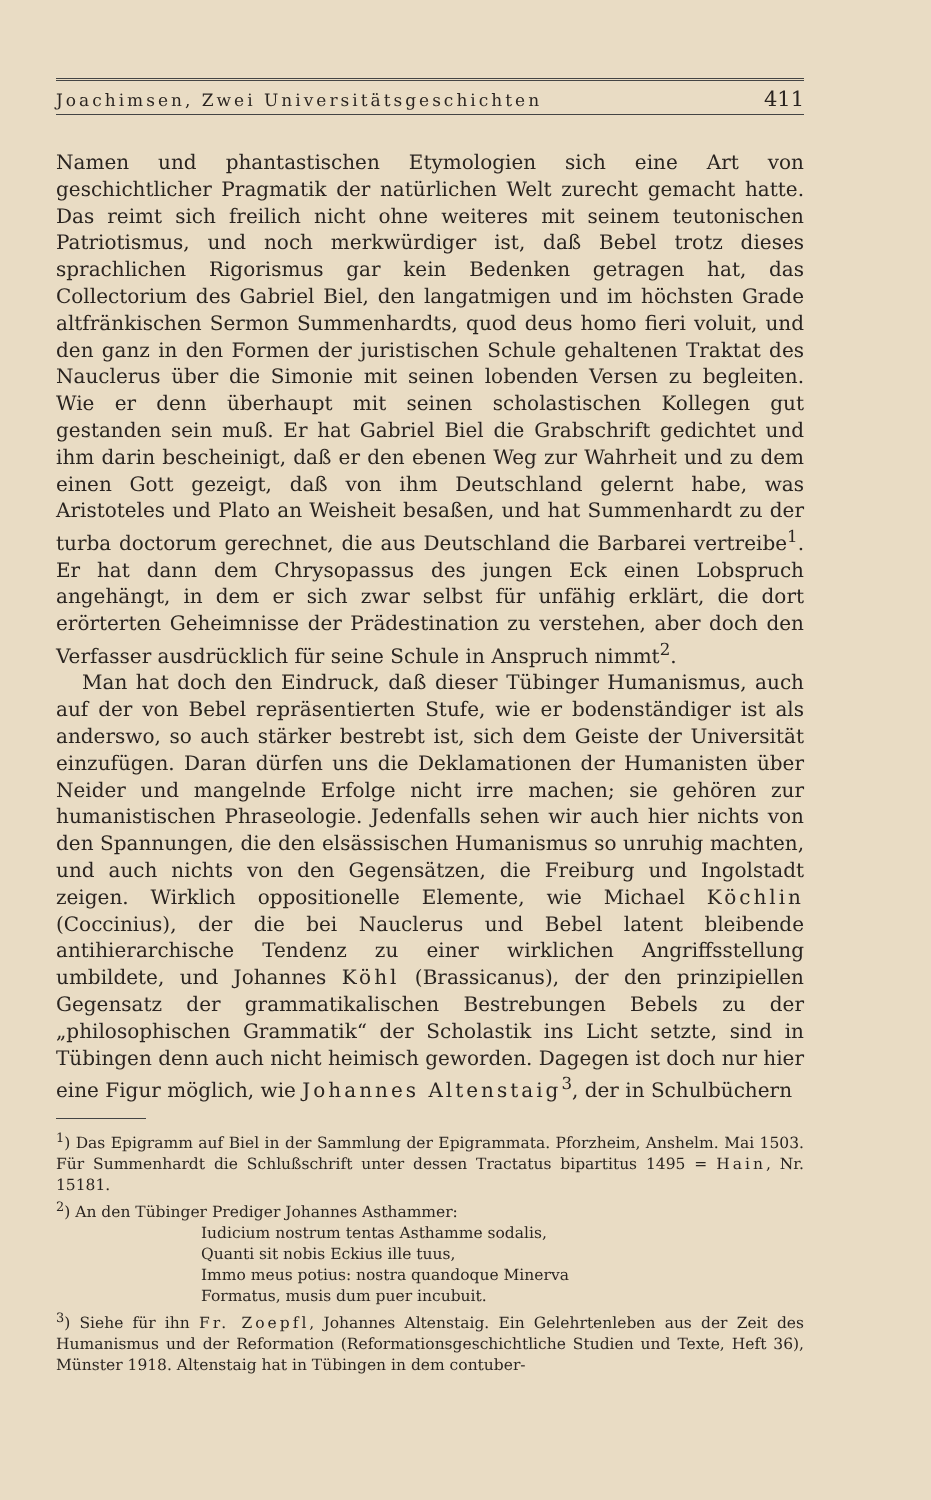Joachimsen, Zwei Universitätsgeschichten 411
Namen und phantastischen Etymologien sich eine Art von geschichtlicher Pragmatik der natürlichen Welt zurecht gemacht hatte. Das reimt sich freilich nicht ohne weiteres mit seinem teutonischen Patriotismus, und noch merkwürdiger ist, daß Bebel trotz dieses sprachlichen Rigorismus gar kein Bedenken getragen hat, das Collectorium des Gabriel Biel, den langatmigen und im höchsten Grade altfränkischen Sermon Summenhardts, quod deus homo fieri voluit, und den ganz in den Formen der juristischen Schule gehaltenen Traktat des Nauclerus über die Simonie mit seinen lobenden Versen zu begleiten. Wie er denn überhaupt mit seinen scholastischen Kollegen gut gestanden sein muß. Er hat Gabriel Biel die Grabschrift gedichtet und ihm darin bescheinigt, daß er den ebenen Weg zur Wahrheit und zu dem einen Gott gezeigt, daß von ihm Deutschland gelernt habe, was Aristoteles und Plato an Weisheit besaßen, und hat Summenhardt zu der turba doctorum gerechnet, die aus Deutschland die Barbarei vertreibe<sup>1</sup>. Er hat dann dem Chrysopassus des jungen Eck einen Lobspruch angehängt, in dem er sich zwar selbst für unfähig erklärt, die dort erörterten Geheimnisse der Prädestination zu verstehen, aber doch den Verfasser ausdrücklich für seine Schule in Anspruch nimmt<sup>2</sup>.
Man hat doch den Eindruck, daß dieser Tübinger Humanismus, auch auf der von Bebel repräsentierten Stufe, wie er bodenständiger ist als anderswo, so auch stärker bestrebt ist, sich dem Geiste der Universität einzufügen. Daran dürfen uns die Deklamationen der Humanisten über Neider und mangelnde Erfolge nicht irre machen; sie gehören zur humanistischen Phraseologie. Jedenfalls sehen wir auch hier nichts von den Spannungen, die den elsässischen Humanismus so unruhig machten, und auch nichts von den Gegensätzen, die Freiburg und Ingolstadt zeigen. Wirklich oppositionelle Elemente, wie Michael Köchlin (Coccinius), der die bei Nauclerus und Bebel latent bleibende antihierarchische Tendenz zu einer wirklichen Angriffsstellung umbildete, und Johannes Köhl (Brassicanus), der den prinzipiellen Gegensatz der grammatikalischen Bestrebungen Bebels zu der „philosophischen Grammatik“ der Scholastik ins Licht setzte, sind in Tübingen denn auch nicht heimisch geworden. Dagegen ist doch nur hier eine Figur möglich, wie Johannes Altenstaig<sup>3</sup>, der in Schulbüchern
<sup>1</sup>) Das Epigramm auf Biel in der Sammlung der Epigrammata. Pforzheim, Anshelm. Mai 1503. Für Summenhardt die Schlußschrift unter dessen Tractatus bipartitus 1495 = Hain, Nr. 15181.
<sup>2</sup>) An den Tübinger Prediger Johannes Asthammer:
Iudicium nostrum tentas Asthamme sodalis,
Quanti sit nobis Eckius ille tuus,
Immo meus potius: nostra quandoque Minerva
Formatus, musis dum puer incubuit.
<sup>3</sup>) Siehe für ihn Fr. Zoepfl, Johannes Altenstaig. Ein Gelehrtenleben aus der Zeit des Humanismus und der Reformation (Reformationsgeschichtliche Studien und Texte, Heft 36), Münster 1918. Altenstaig hat in Tübingen in dem contuber-